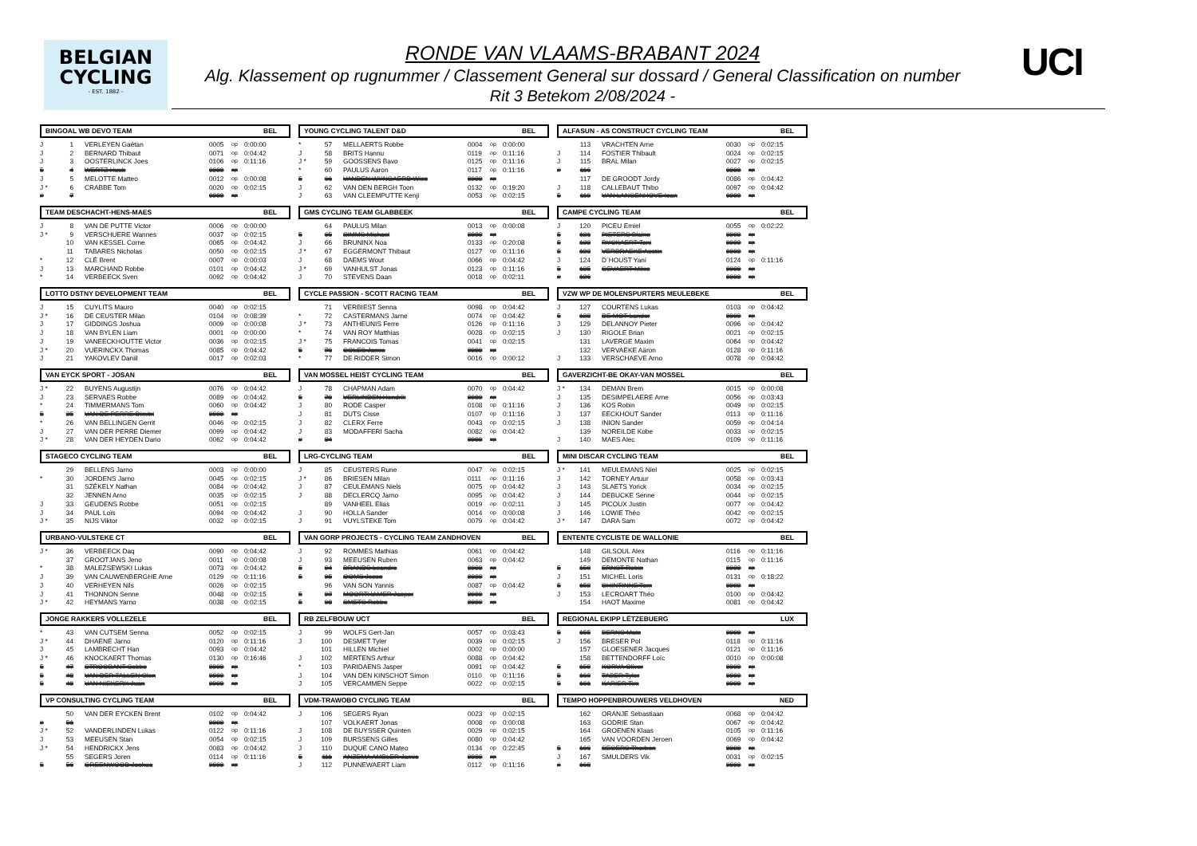BELGIAN
CYCLING
- EST. 1882 -
RONDE VAN VLAAMS-BRABANT 2024
Alg. Klassement op rugnummer / Classement General sur dossard / General Classification on number
Rit 3 Betekom 2/08/2024 -
UCI
BINGOAL WB DEVO TEAM BEL
| J | 1 | VERLEYEN Gaëtan | 0005 | op | 0:00:00 |
| J | 2 | BERNARD Thibaut | 0071 | op | 0:04:42 |
| J | 3 | OOSTERLINCK Joes | 0106 | op | 0:11:16 |
| 5 | 4 | WERTZ Huub | 9999 | op | |
| J | 5 | MELOTTE Matteo | 0012 | op | 0:00:08 |
| J * | 6 | CRABBE Tom | 0020 | op | 0:02:15 |
| # | 7 | | 9999 | op | |
TEAM DESCHACHT-HENS-MAES BEL
| J | 8 | VAN DE PUTTE Victor | 0006 | op | 0:00:00 |
| J * | 9 | VERSCHUERE Wannes | 0037 | op | 0:02:15 |
| | 10 | VAN KESSEL Corne | 0065 | op | 0:04:42 |
| | 11 | TABARES Nicholas | 0050 | op | 0:02:15 |
| * | 12 | CLÉ Brent | 0007 | op | 0:00:03 |
| J | 13 | MARCHAND Robbe | 0101 | op | 0:04:42 |
| * | 14 | VERBEECK Sven | 0092 | op | 0:04:42 |
LOTTO DSTNY DEVELOPMENT TEAM BEL
| J | 15 | CUYLITS Mauro | 0040 | op | 0:02:15 |
| J * | 16 | DE CEUSTER Milan | 0104 | op | 0:08:39 |
| J | 17 | GIDDINGS Joshua | 0009 | op | 0:00:08 |
| J | 18 | VAN BYLEN Liam | 0001 | op | 0:00:00 |
| J | 19 | VANEECKHOUTTE Victor | 0036 | op | 0:02:15 |
| J * | 20 | VUERINCKX Thomas | 0085 | op | 0:04:42 |
| J | 21 | YAKOVLEV Daniil | 0017 | op | 0:02:03 |
VAN EYCK SPORT - JOSAN BEL
| J * | 22 | BUYENS Augustijn | 0076 | op | 0:04:42 |
| J | 23 | SERVAES Robbe | 0089 | op | 0:04:42 |
| * | 24 | TIMMERMANS Tom | 0060 | op | 0:04:42 |
| 5 | 25 | VAN DE PERRE Dimitri | 9999 | op | |
| * | 26 | VAN BELLINGEN Gerrit | 0046 | op | 0:02:15 |
| J | 27 | VAN DER PERRE Diemer | 0099 | op | 0:04:42 |
| J * | 28 | VAN DER HEYDEN Dario | 0062 | op | 0:04:42 |
STAGECO CYCLING TEAM BEL
| | 29 | BELLENS Jarno | 0003 | op | 0:00:00 |
| * | 30 | JORDENS Jarno | 0045 | op | 0:02:15 |
| | 31 | SZÉKELY Nathan | 0084 | op | 0:04:42 |
| | 32 | JENNEN Arno | 0035 | op | 0:02:15 |
| J | 33 | GEUDENS Robbe | 0051 | op | 0:02:15 |
| J | 34 | PAUL Loïs | 0094 | op | 0:04:42 |
| J * | 35 | NIJS Viktor | 0032 | op | 0:02:15 |
URBANO-VULSTEKE CT BEL
| J * | 36 | VERBEECK Daq | 0090 | op | 0:04:42 |
| | 37 | GROOTJANS Jeno | 0011 | op | 0:00:08 |
| * | 38 | MALEZSEWSKI Lukas | 0073 | op | 0:04:42 |
| J | 39 | VAN CAUWENBERGHE Arne | 0129 | op | 0:11:16 |
| J | 40 | VERHEYEN Nils | 0026 | op | 0:02:15 |
| J | 41 | THONNON Senne | 0048 | op | 0:02:15 |
| J * | 42 | HEYMANS Yarno | 0038 | op | 0:02:15 |
JONGE RAKKERS VOLLEZELE BEL
| * | 43 | VAN CUTSEM Senna | 0052 | op | 0:02:15 |
| J * | 44 | DHAENE Jarno | 0120 | op | 0:11:16 |
| J | 45 | LAMBRECHT Han | 0093 | op | 0:04:42 |
| J * | 46 | KNOCKAERT Thomas | 0130 | op | 0:16:46 |
| 5 | 47 | STROOBANT Sebbe | 9999 | op | |
| 5 | 48 | VAN DER TALLEN Glen | 9999 | op | |
| 5 | 49 | VAN NIEKERK Juan | 9999 | op | |
VP CONSULTING CYCLING TEAM BEL
| | 50 | VAN DER EYCKEN Brent | 0102 | op | 0:04:42 |
| # | 51 | | 9999 | op | |
| J * | 52 | VANDERLINDEN Lukas | 0122 | op | 0:11:16 |
| J | 53 | MEEUSEN Stan | 0054 | op | 0:02:15 |
| J * | 54 | HENDRICKX Jens | 0083 | op | 0:04:42 |
| | 55 | SEGERS Joren | 0114 | op | 0:11:16 |
| 5 | 56 | GREENWOOD Joshua | 9999 | op | |
YOUNG CYCLING TALENT D&D BEL
| * | 57 | MELLAERTS Robbe | 0004 | op | 0:00:00 |
| J | 58 | BRITS Hannu | 0119 | op | 0:11:16 |
| J * | 59 | GOOSSENS Bavo | 0125 | op | 0:11:16 |
| * | 60 | PAULUS Aaron | 0117 | op | 0:11:16 |
| 5 | 61 | VANDEN WYNGAERD Wies | 9999 | op | |
| J | 62 | VAN DEN BERGH Toon | 0132 | op | 0:19:20 |
| J | 63 | VAN CLEEMPUTTE Kenji | 0053 | op | 0:02:15 |
GMS CYCLING TEAM GLABBEEK BEL
| | 64 | PAULUS Milan | 0013 | op | 0:00:08 |
| 5 | 65 | SIMMS Michael | 9999 | op | |
| J | 66 | BRUNINX Noa | 0133 | op | 0:20:08 |
| J * | 67 | EGGERMONT Thibaut | 0127 | op | 0:11:16 |
| J | 68 | DAEMS Wout | 0066 | op | 0:04:42 |
| J * | 69 | VANHULST Jonas | 0123 | op | 0:11:16 |
| J | 70 | STEVENS Daan | 0018 | op | 0:02:11 |
CYCLE PASSION - SCOTT RACING TEAM BEL
| | 71 | VERBIEST Senna | 0098 | op | 0:04:42 |
| * | 72 | CASTERMANS Jarne | 0074 | op | 0:04:42 |
| J * | 73 | ANTHEUNIS Ferre | 0126 | op | 0:11:16 |
| * | 74 | VAN ROY Matthias | 0028 | op | 0:02:15 |
| J * | 75 | FRANCOIS Tomas | 0041 | op | 0:02:15 |
| 5 | 76 | COLES Jamie | 9999 | op | |
| * | 77 | DE RIDDER Simon | 0016 | op | 0:00:12 |
VAN MOSSEL HEIST CYCLING TEAM BEL
| J | 78 | CHAPMAN Adam | 0070 | op | 0:04:42 |
| 5 | 79 | VERLINDEN Hendrik | 9999 | op | |
| J | 80 | RODE Casper | 0108 | op | 0:11:16 |
| J | 81 | DUTS Cisse | 0107 | op | 0:11:16 |
| J | 82 | CLERX Ferre | 0043 | op | 0:02:15 |
| J | 83 | MODAFFERI Sacha | 0082 | op | 0:04:42 |
| # | 84 | | 9999 | op | |
LRG-CYCLING TEAM BEL
| J | 85 | CEUSTERS Rune | 0047 | op | 0:02:15 |
| J * | 86 | BRIESEN Milan | 0111 | op | 0:11:16 |
| J | 87 | CEULEMANS Niels | 0075 | op | 0:04:42 |
| J | 88 | DECLERCQ Jarno | 0095 | op | 0:04:42 |
| | 89 | VANHEEL Elias | 0019 | op | 0:02:11 |
| J | 90 | HOLLA Sander | 0014 | op | 0:00:08 |
| J | 91 | VUYLSTEKE Tom | 0079 | op | 0:04:42 |
VAN GORP PROJECTS - CYCLING TEAM ZANDHOVEN BEL
| J | 92 | ROMMES Mathias | 0061 | op | 0:04:42 |
| J | 93 | MEEUSEN Ruben | 0063 | op | 0:04:42 |
| 5 | 94 | BRANDS Leandro | 9999 | op | |
| 5 | 95 | OOMS Jesse | 9999 | op | |
| | 96 | VAN SON Yannis | 0087 | op | 0:04:42 |
| 5 | 97 | MOORTHAMER Jasper | 9999 | op | |
| 5 | 98 | SMETS Robbe | 9999 | op | |
RB ZELFBOUW UCT BEL
| J | 99 | WOLFS Gert-Jan | 0057 | op | 0:03:43 |
| J | 100 | DESMET Tyler | 0039 | op | 0:02:15 |
| | 101 | HILLEN Michiel | 0002 | op | 0:00:00 |
| J | 102 | MERTENS Arthur | 0088 | op | 0:04:42 |
| * | 103 | PARIDAENS Jasper | 0091 | op | 0:04:42 |
| J | 104 | VAN DEN KINSCHOT Simon | 0110 | op | 0:11:16 |
| J | 105 | VERCAMMEN Seppe | 0022 | op | 0:02:15 |
VDM-TRAWOBO CYCLING TEAM BEL
| J | 106 | SEGERS Ryan | 0023 | op | 0:02:15 |
| | 107 | VOLKAERT Jonas | 0008 | op | 0:00:08 |
| J | 108 | DE BUYSSER Quinten | 0029 | op | 0:02:15 |
| J | 109 | BURSSENS Gilles | 0080 | op | 0:04:42 |
| J | 110 | DUQUE CANO Mateo | 0134 | op | 0:22:45 |
| 5 | 111 | ANZEMA AMBLER Jamie | 9999 | op | |
| J | 112 | PUNNEWAERT Liam | 0112 | op | 0:11:16 |
ALFASUN - AS CONSTRUCT CYCLING TEAM BEL
| | 113 | VRACHTEN Arne | 0030 | op | 0:02:15 |
| J | 114 | FOSTIER Thibault | 0024 | op | 0:02:15 |
| J | 115 | BRAL Milan | 0027 | op | 0:02:15 |
| # | 116 | | 9999 | op | |
| | 117 | DE GROODT Jordy | 0086 | op | 0:04:42 |
| J | 118 | CALLEBAUT Thibo | 0097 | op | 0:04:42 |
| 5 | 119 | VAN LANGENHOVE Ioan | 9999 | op | |
CAMPE CYCLING TEAM BEL
| J | 120 | PICEU Emiel | 0055 | op | 0:02:22 |
| 5 | 121 | PIETERS Blaine | 9999 | op | |
| 5 | 122 | RYCKAERT Toni | 9999 | op | |
| 5 | 123 | VERBRAEKE Austin | 9999 | op | |
| J | 124 | D´HOUST Yani | 0124 | op | 0:11:16 |
| 5 | 125 | GEVAERT Miles | 9999 | op | |
| # | 126 | | 9999 | op | |
VZW WP DE MOLENSPURTERS MEULEBEKE BEL
| J | 127 | COURTENS Lukas | 0103 | op | 0:04:42 |
| 5 | 128 | DE MOT Lander | 9999 | op | |
| J | 129 | DELANNOY Pieter | 0096 | op | 0:04:42 |
| J | 130 | RIGOLE Brian | 0021 | op | 0:02:15 |
| | 131 | LAVERGE Maxim | 0064 | op | 0:04:42 |
| | 132 | VERVAEKE Aäron | 0128 | op | 0:11:16 |
| J | 133 | VERSCHAEVE Arno | 0078 | op | 0:04:42 |
GAVERZICHT-BE OKAY-VAN MOSSEL BEL
| J * | 134 | DEMAN Brem | 0015 | op | 0:00:08 |
| J | 135 | DESIMPELAERE Arne | 0056 | op | 0:03:43 |
| J | 136 | KOS Robin | 0049 | op | 0:02:15 |
| J | 137 | EECKHOUT Sander | 0113 | op | 0:11:16 |
| J | 138 | INION Sander | 0059 | op | 0:04:14 |
| | 139 | NOREILDE Kobe | 0033 | op | 0:02:15 |
| J | 140 | MAES Alec | 0109 | op | 0:11:16 |
MINI DISCAR CYCLING TEAM BEL
| J * | 141 | MEULEMANS Niel | 0025 | op | 0:02:15 |
| J | 142 | TORNEY Artuur | 0058 | op | 0:03:43 |
| J | 143 | SLAETS Yorick | 0034 | op | 0:02:15 |
| J | 144 | DEBUCKE Senne | 0044 | op | 0:02:15 |
| J | 145 | PICOUX Justin | 0077 | op | 0:04:42 |
| J | 146 | LOWIE Théo | 0042 | op | 0:02:15 |
| J * | 147 | DARA Sam | 0072 | op | 0:04:42 |
ENTENTE CYCLISTE DE WALLONIE BEL
| | 148 | GILSOUL Alex | 0116 | op | 0:11:16 |
| | 149 | DEMONTE Nathan | 0115 | op | 0:11:16 |
| 5 | 150 | ERNST Robin | 9999 | op | |
| J | 151 | MICHEL Loris | 0131 | op | 0:18:22 |
| 5 | 152 | CHINTINNE Tom | 9999 | op | |
| J | 153 | LECROART Théo | 0100 | op | 0:04:42 |
| | 154 | HAOT Maxime | 0081 | op | 0:04:42 |
REGIONAL EKIPP LËTZEBUERG LUX
| 5 | 155 | BERNS Mats | 9999 | op | |
| J | 156 | BRESER Pol | 0118 | op | 0:11:16 |
| | 157 | GLOESENER Jacques | 0121 | op | 0:11:16 |
| | 158 | BETTENDORFF Loïc | 0010 | op | 0:00:08 |
| 5 | 159 | KORVA Oliver | 9999 | op | |
| 5 | 160 | TABER Tyler | 9999 | op | |
| 5 | 161 | KARIER Tim | 9999 | op | |
TEMPO HOPPENBROUWERS VELDHOVEN NED
| | 162 | ORANJE Sebastiaan | 0068 | op | 0:04:42 |
| | 163 | GODRIE Stan | 0067 | op | 0:04:42 |
| | 164 | GROENEN Klaas | 0105 | op | 0:11:16 |
| | 165 | VAN VOORDEN Jeroen | 0069 | op | 0:04:42 |
| 5 | 166 | SEGERS Thorben | 9999 | op | |
| J | 167 | SMULDERS Vik | 0031 | op | 0:02:15 |
| # | 168 | | 9999 | op | |